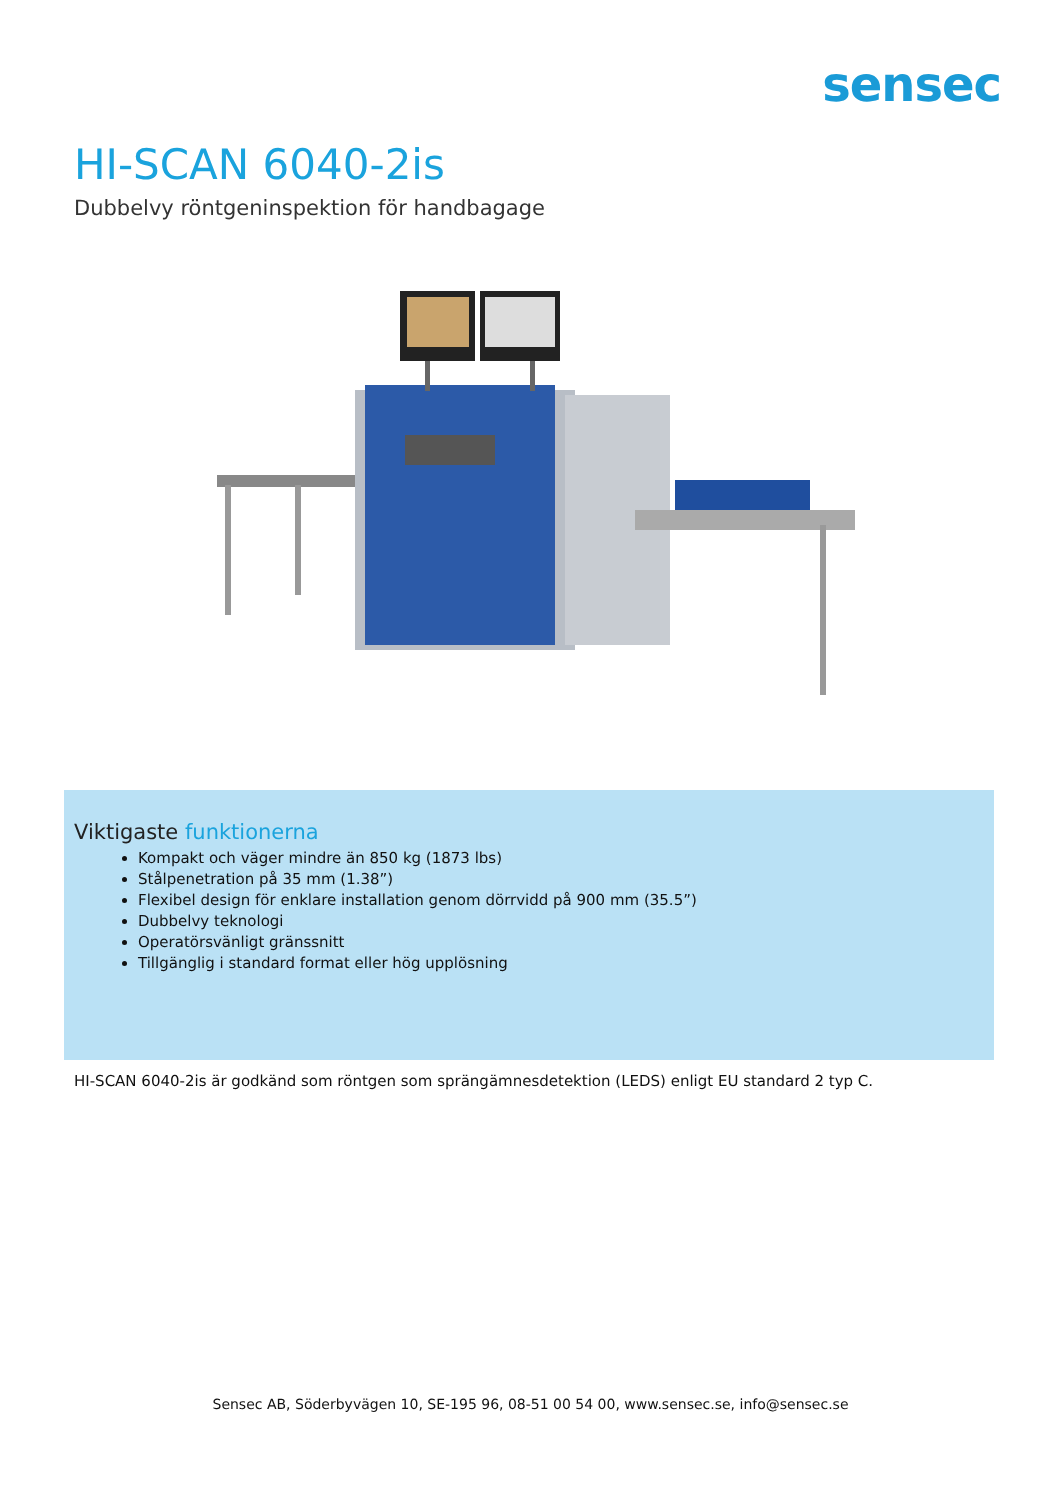sensec
HI-SCAN 6040-2is
Dubbelvy röntgeninspektion för handbagage
Viktigaste funktionerna
Kompakt och väger mindre än 850 kg (1873 lbs)
Stålpenetration på 35 mm (1.38”)
Flexibel design för enklare installation genom dörrvidd på 900 mm (35.5”)
Dubbelvy teknologi
Operatörsvänligt gränssnitt
Tillgänglig i standard format eller hög upplösning
HI-SCAN 6040-2is är godkänd som röntgen som sprängämnesdetektion (LEDS) enligt EU standard 2 typ C.
Sensec AB, Söderbyvägen 10, SE-195 96, 08-51 00 54 00, www.sensec.se, info@sensec.se